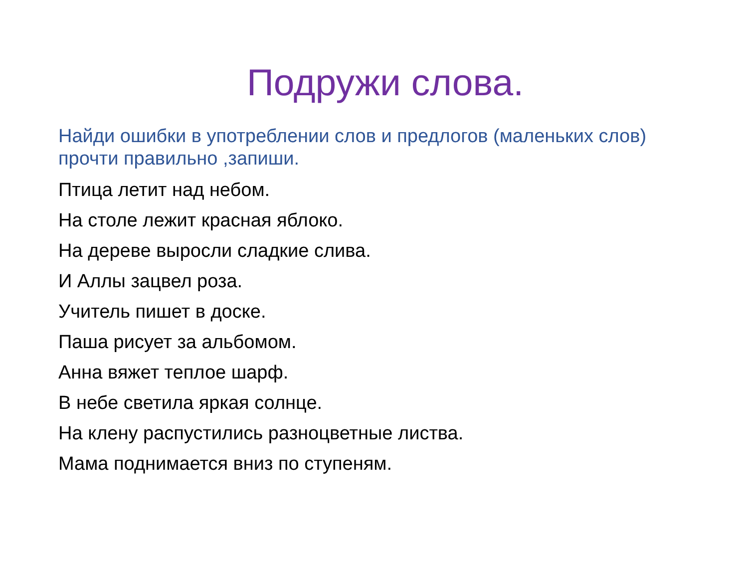Подружи слова.
Найди ошибки в употреблении слов и предлогов (маленьких слов) прочти правильно ,запиши.
Птица летит над небом.
На столе лежит красная яблоко.
На дереве выросли сладкие слива.
И Аллы зацвел роза.
Учитель пишет в доске.
Паша рисует за альбомом.
Анна вяжет теплое шарф.
В небе светила яркая солнце.
На клену распустились разноцветные листва.
Мама поднимается вниз по ступеням.